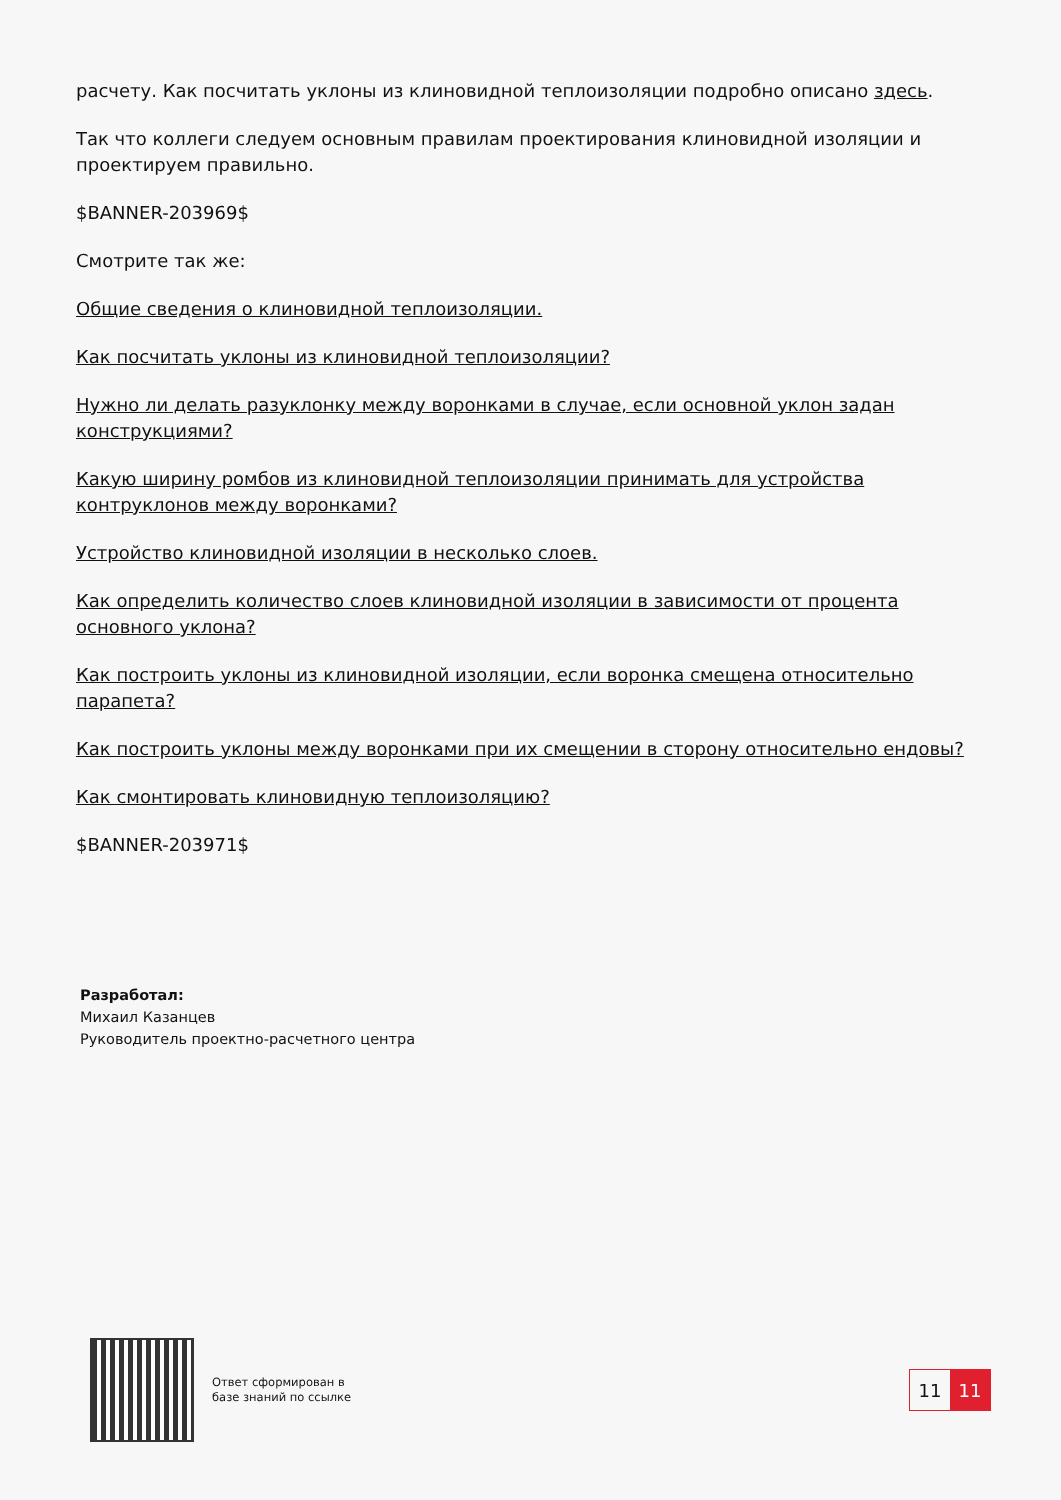расчету. Как посчитать уклоны из клиновидной теплоизоляции подробно описано здесь.
Так что коллеги следуем основным правилам проектирования клиновидной изоляции и проектируем правильно.
$BANNER-203969$
Смотрите так же:
Общие сведения о клиновидной теплоизоляции.
Как посчитать уклоны из клиновидной теплоизоляции?
Нужно ли делать разуклонку между воронками в случае, если основной уклон задан конструкциями?
Какую ширину ромбов из клиновидной теплоизоляции принимать для устройства контруклонов между воронками?
Устройство клиновидной изоляции в несколько слоев.
Как определить количество слоев клиновидной изоляции в зависимости от процента основного уклона?
Как построить уклоны из клиновидной изоляции, если воронка смещена относительно парапета?
Как построить уклоны между воронками при их смещении в сторону относительно ендовы?
Как смонтировать клиновидную теплоизоляцию?
$BANNER-203971$
Разработал:
Михаил Казанцев
Руководитель проектно-расчетного центра
Ответ сформирован в
базе знаний по ссылке
11 11